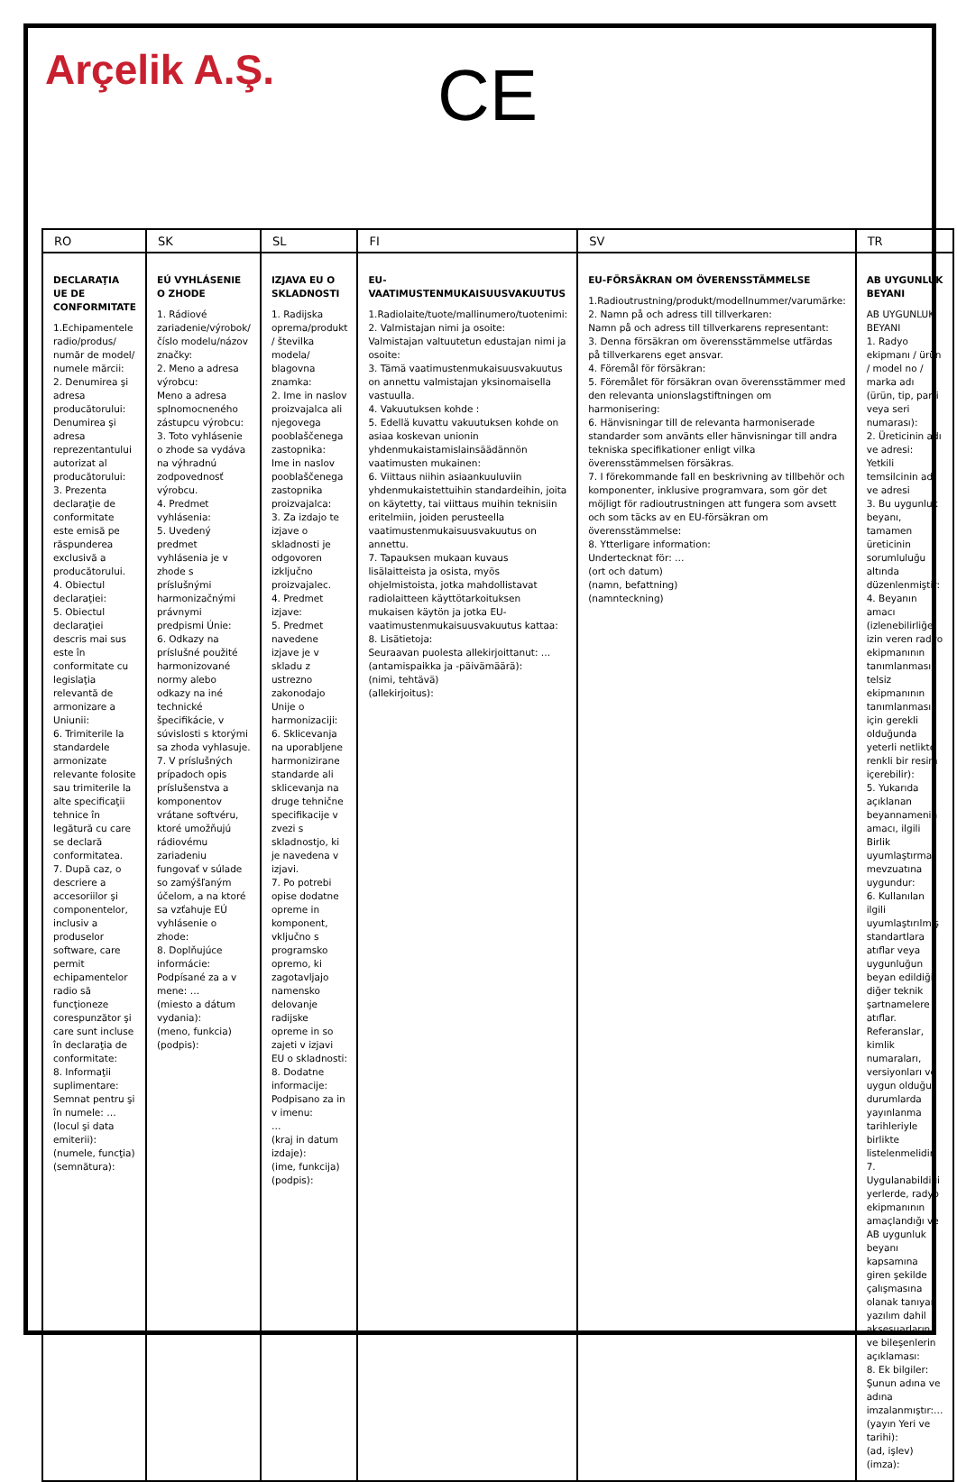Arçelik A.Ş. CE
| RO | SK | SL | FI | SV | TR |
| --- | --- | --- | --- | --- | --- |
| DECLARAŢIA UE DE CONFORMITATE 1.Echipamentele radio/produs/ număr de model/ numele mărcii: 2. Denumirea şi adresa producătorului: Denumirea şi adresa reprezentantului autorizat al producătorului: 3. Prezenta declaraţie de conformitate este emisă pe răspunderea exclusivă a producătorului. 4. Obiectul declaraţiei: 5. Obiectul declaraţiei descris mai sus este în conformitate cu legislaţia relevantă de armonizare a Uniunii: 6. Trimiterile la standardele armonizate relevante folosite sau trimiterile la alte specificaţii tehnice în legătură cu care se declară conformitatea. 7. După caz, o descriere a accesoriilor şi componentelor, inclusiv a produselor software, care permit echipamentelor radio să funcţioneze corespunzător şi care sunt incluse în declaraţia de conformitate: 8. Informaţii suplimentare: Semnat pentru şi în numele: … (locul şi data emiterii): (numele, funcţia) (semnătura): | EÚ VYHLÁSENIE O ZHODE 1. Rádiové zariadenie/výrobok/číslo modelu/názov značky: 2. Meno a adresa výrobcu: Meno a adresa splnomocneného zástupcu výrobcu: 3. Toto vyhlásenie o zhode sa vydáva na výhradnú zodpovednosť výrobcu. 4. Predmet vyhlásenia: 5. Uvedený predmet vyhlásenia je v zhode s príslušnými harmonizačnými právnymi predpismi Únie: 6. Odkazy na príslušné použité harmonizované normy alebo odkazy na iné technické špecifikácie, v súvislosti s ktorými sa zhoda vyhlasuje. 7. V príslušných prípadoch opis príslušenstva a komponentov vrátane softvéru, ktoré umožňujú rádiovému zariadeniu fungovať v súlade so zamýšľaným účelom, a na ktoré sa vzťahuje EÚ vyhlásenie o zhode: 8. Doplňujúce informácie: Podpísané za a v mene: … (miesto a dátum vydania): (meno, funkcia) (podpis): | IZJAVA EU O SKLADNOSTI 1. Radijska oprema/produkt / številka modela/ blagovna znamka: 2. Ime in naslov proizvajalca ali njegovega pooblaščenega zastopnika: Ime in naslov pooblaščenega zastopnika proizvajalca: 3. Za izdajo te izjave o skladnosti je odgovoren izključno proizvajalec. 4. Predmet izjave: 5. Predmet navedene izjave je v skladu z ustrezno zakonodajo Unije o harmonizaciji: 6. Sklicevanja na uporabljene harmonizirane standarde ali sklicevanja na druge tehnične specifikacije v zvezi s skladnostjo, ki je navedena v izjavi. 7. Po potrebi opise dodatne opreme in komponent, vključno s programsko opremo, ki zagotavljajo namensko delovanje radijske opreme in so zajeti v izjavi EU o skladnosti: 8. Dodatne informacije: Podpisano za in v imenu: … (kraj in datum izdaje): (ime, funkcija) (podpis): | EU-VAATIMUSTENMUKAISUUSVAKUUTUS 1.Radiolaite/tuote/mallinumero/tuotenimi: 2. Valmistajan nimi ja osoite: Valmistajan valtuutetun edustajan nimi ja osoite: 3. Tämä vaatimustenmukaisuusvakuutus on annettu valmistajan yksinomaisella vastuulla. 4. Vakuutuksen kohde : 5. Edellä kuvattu vakuutuksen kohde on asiaa koskevan unionin yhdenmukaistamislainsäädännön vaatimusten mukainen: 6. Viittaus niihin asiaankuuluviin yhdenmukaistettuihin standardeihin, joita on käytetty, tai viittaus muihin teknisiin eritelmiin, joiden perusteella vaatimustenmukaisuusvakuutus on annettu. 7. Tapauksen mukaan kuvaus lisälaitteista ja osista, myös ohjelmistoista, jotka mahdollistavat radiolaitteen käyttötarkoituksen mukaisen käytön ja jotka EU-vaatimustenmukaisuusvakuutus kattaa: 8. Lisätietoja: Seuraavan puolesta allekirjoittanut: … (antamispaikka ja -päivämäärä): (nimi, tehtävä) (allekirjoitus): | EU-FÖRSÄKRAN OM ÖVERENSSTÄMMELSE 1.Radioutrustning/produkt/modellnummer/varumärke: 2. Namn på och adress till tillverkaren: Namn på och adress till tillverkarens representant: 3. Denna försäkran om överensstämmelse utfärdas på tillverkarens eget ansvar. 4. Föremål för försäkran: 5. Föremålet för försäkran ovan överensstämmer med den relevanta unionslagstiftningen om harmonisering: 6. Hänvisningar till de relevanta harmoniserade standarder som använts eller hänvisningar till andra tekniska specifikationer enligt vilka överensstämmelsen försäkras. 7. I förekommande fall en beskrivning av tillbehör och komponenter, inklusive programvara, som gör det möjligt för radioutrustningen att fungera som avsett och som täcks av en EU-försäkran om överensstämmelse: 8. Ytterligare information: Undertecknat för: … (ort och datum) (namn, befattning) (namnteckning) | AB UYGUNLUK BEYANI AB UYGUNLUK BEYANI 1. Radyo ekipmanı / ürün / model no / marka adı (ürün, tip, parti veya seri numarası): 2. Üreticinin adı ve adresi: Yetkili temsilcinin adı ve adresi 3. Bu uygunluk beyanı, tamamen üreticinin sorumluluğu altında düzenlenmiştir: 4. Beyanın amacı (izlenebilirliğe izin veren radyo ekipmanının tanımlanması; telsiz ekipmanının tanımlanması için gerekli olduğunda yeterli netlikte renkli bir resim içerebilir): 5. Yukarıda açıklanan beyannamenin amacı, ilgili Birlik uyumlaştırma mevzuatına uygundur: 6. Kullanılan ilgili uyumlaştırılmış standartlara atıflar veya uygunluğun beyan edildiği diğer teknik şartnamelere atıflar. Referanslar, kimlik numaraları, versiyonları ve uygun olduğu durumlarda yayınlanma tarihleriyle birlikte listelenmelidir: 7. Uygulanabildiği yerlerde, radyo ekipmanının amaçlandığı ve AB uygunluk beyanı kapsamına giren şekilde çalışmasına olanak tanıyan yazılım dahil aksesuarların ve bileşenlerin açıklaması: 8. Ek bilgiler: Şunun adına ve adına imzalanmıştır:… (yayın Yeri ve tarihi): (ad, işlev) (imza): |